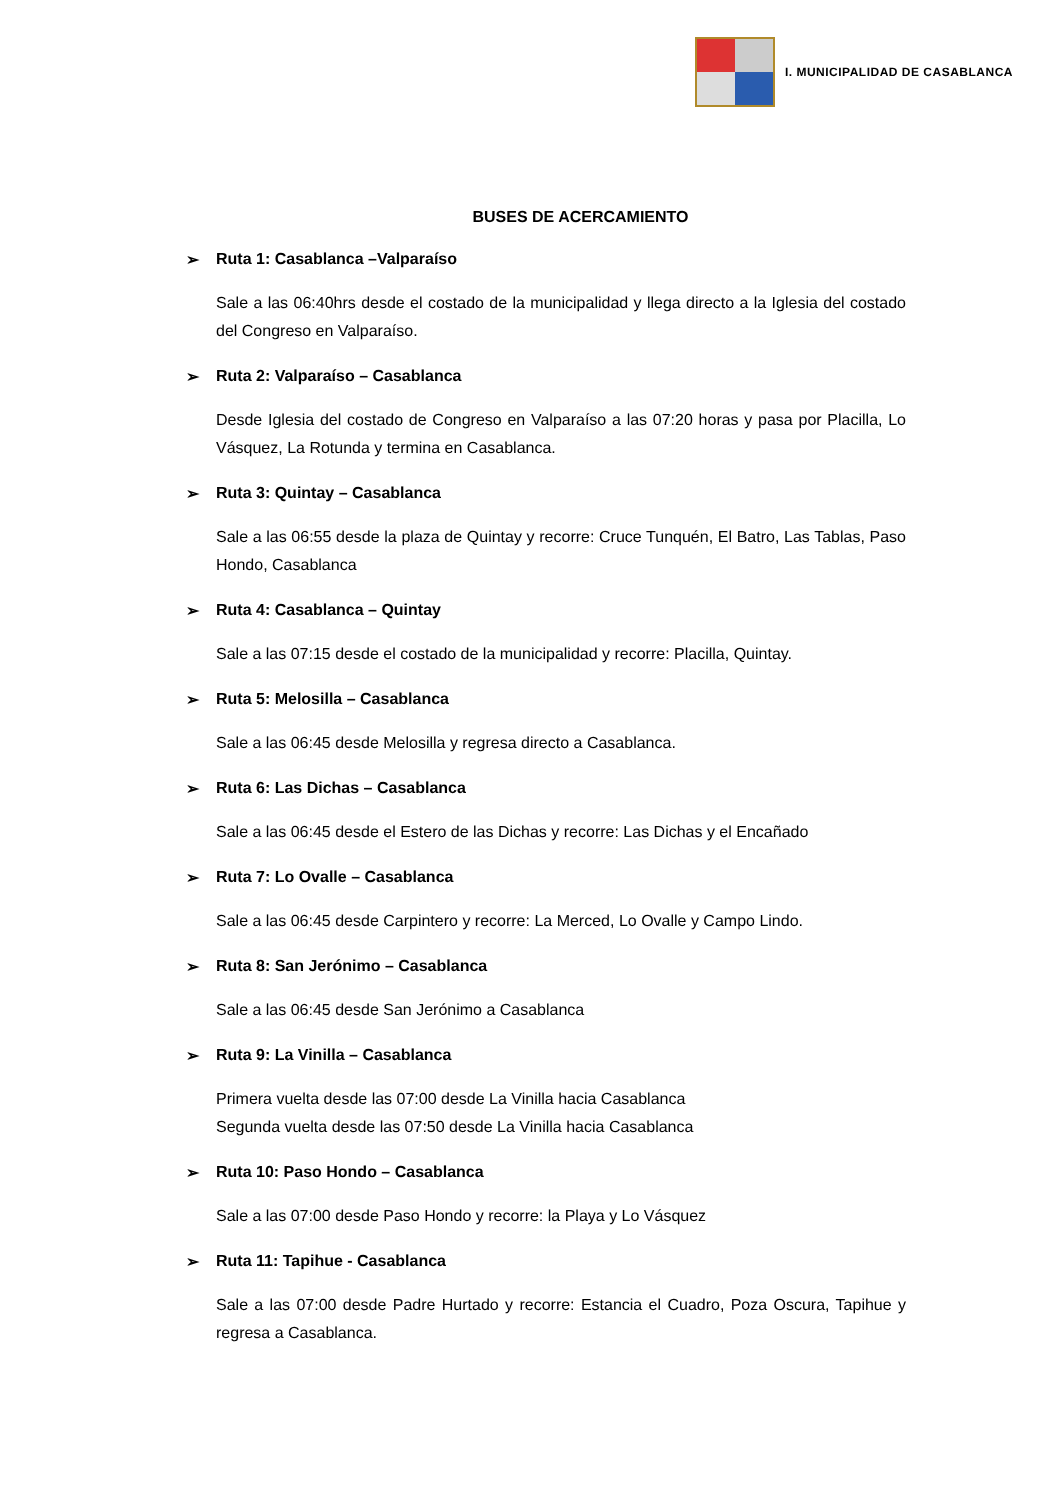I. MUNICIPALIDAD DE CASABLANCA
BUSES DE ACERCAMIENTO
➢ Ruta 1: Casablanca –Valparaíso
Sale a las 06:40hrs desde el costado de la municipalidad y llega directo a la Iglesia del costado del Congreso en Valparaíso.
➢ Ruta 2: Valparaíso – Casablanca
Desde Iglesia del costado de Congreso en Valparaíso a las 07:20 horas y pasa por Placilla, Lo Vásquez, La Rotunda y termina en Casablanca.
➢ Ruta 3: Quintay – Casablanca
Sale a las 06:55 desde la plaza de Quintay y recorre: Cruce Tunquén, El Batro, Las Tablas, Paso Hondo, Casablanca
➢ Ruta 4: Casablanca – Quintay
Sale a las 07:15 desde el costado de la municipalidad y recorre: Placilla, Quintay.
➢ Ruta 5: Melosilla – Casablanca
Sale a las 06:45 desde Melosilla y regresa directo a Casablanca.
➢ Ruta 6: Las Dichas – Casablanca
Sale a las 06:45 desde el Estero de las Dichas y recorre: Las Dichas y el Encañado
➢ Ruta 7: Lo Ovalle – Casablanca
Sale a las 06:45 desde Carpintero y recorre: La Merced, Lo Ovalle y Campo Lindo.
➢ Ruta 8: San Jerónimo – Casablanca
Sale a las 06:45 desde San Jerónimo a Casablanca
➢ Ruta 9: La Vinilla – Casablanca
Primera vuelta desde las 07:00 desde La Vinilla hacia Casablanca
Segunda vuelta desde las 07:50 desde La Vinilla hacia Casablanca
➢ Ruta 10: Paso Hondo – Casablanca
Sale a las 07:00 desde Paso Hondo y recorre: la Playa y Lo Vásquez
➢ Ruta 11: Tapihue - Casablanca
Sale a las 07:00 desde Padre Hurtado y recorre: Estancia el Cuadro, Poza Oscura, Tapihue y regresa a Casablanca.